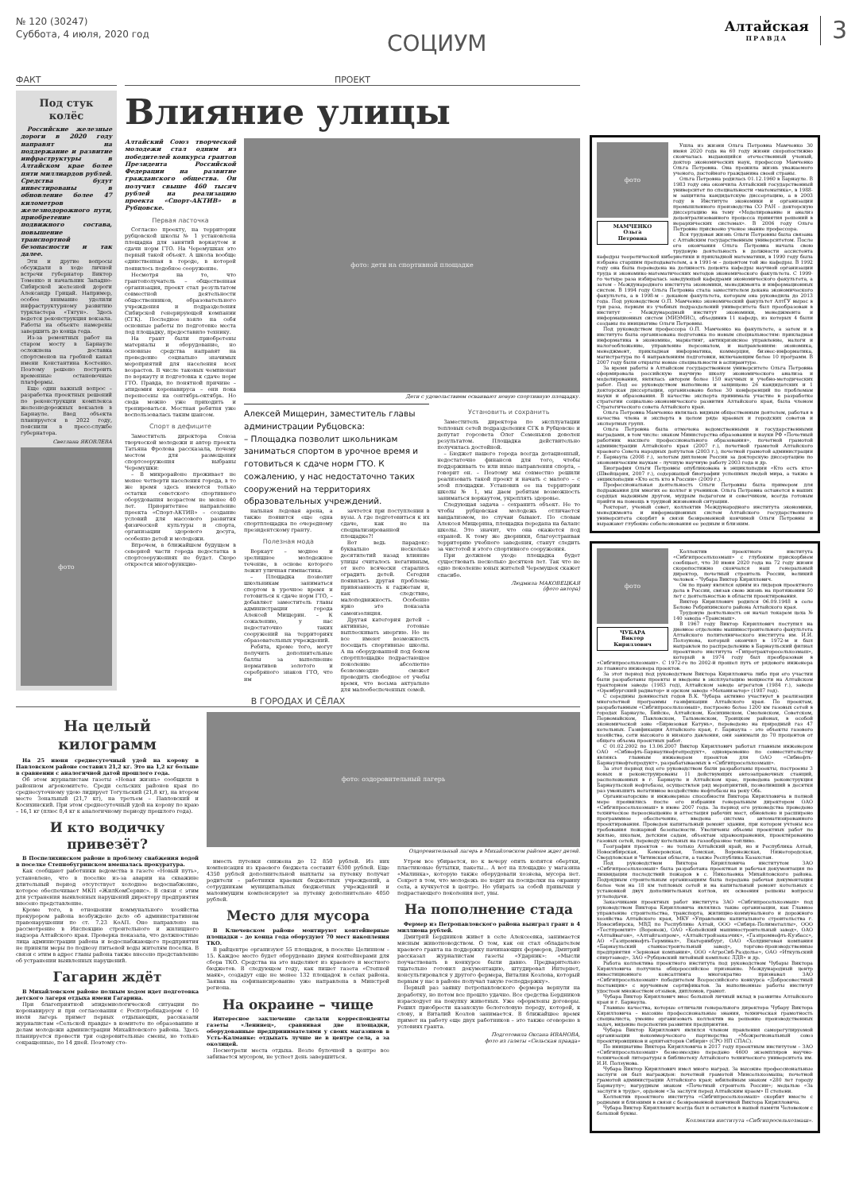№ 120 (30247)
Суббота, 4 июля, 2020 год
СОЦИУМ
Алтайская
ПРАВДА
3
ФАКТ
Под стук колёс
Российские железные дороги в 2020 году направят на поддержание и развитие инфраструктуры в Алтайском крае более пяти миллиардов рублей. Средства будут инвестированы в обновление более 47 километров железнодорожного пути, приобретение подвижного состава, повышение транспортной безопасности и так далее.
Эти и другие вопросы обсуждали в ходе личной встречи губернатор Виктор Томенко и начальник Западно-Сибирской железной дороги Александр Грицай. Например, особое внимание уделили инфраструктурному развитию турклacтера «Тягун». Здесь ведется реконструкция вокзала. Работы на объекте намерены завершить до конца года.
Из-за ремонтных работ на старом мосту в Барнауле осложнена доставка спортсменов на гребной канал имени Константина Костенко. Поэтому решено построить временные остановочные платформы.
Еще один важный вопрос – разработка проектных решений по реконструкции комплекса железнодорожных вокзалов в Барнауле. Ввод объекта планируется в 2022 году, пояснили в пресс-службе губернатора.
Светлана ЯКОВЛЕВА
фото
ПРОЕКТ
Влияние улицы
Алтайский Союз творческой молодежи стал одним из победителей конкурса грантов Президента Российской Федерации на развитие гражданского общества. Он получил свыше 460 тысяч рублей на реализацию проекта «Спорт-АКТИВ» в Рубцовске.
Первая ласточка
Согласно проекту, на территории рубцовской школы № 1 установлена площадка для занятий воркаутом и сдачи норм ГТО. На Черемушках это первый такой объект. А школа вообще единственная в городе, в которой появилось подобное сооружение.
Несмотря на то, что грантополучатель – общественная организация, проект стал результатом совместной деятельности общественников, образовательного учреждения и подразделения Сибирской генерирующей компании (СГК). Последнее взяло на себя основные работы по подготовке места под площадку, предоставило технику.
На грант были приобретены материалы и оборудование, но основные средства направят на проведение социально значимых мероприятий для населения всех возрастов. В числе таковых чемпионат по воркауту и подготовка к сдаче норм ГТО. Правда, по понятной причине – эпидемия коронавируса – они пока перенесены на сентябрь-октябрь. Но сюда можно уже приходить и тренироваться. Местная ребятня уже воспользовалась таким шансом.
Спорт в дефиците
Заместитель директора Союза творческой молодежи и автор проекта Татьяна Фролова рассказала, почему местом для размещения спортсооружения выбраны Черемушки:
– В микрорайоне проживает не менее четверти населения города, в то же время здесь имеются только остатки советского спортивного оборудования возрастом не менее 40 лет. Приоритетное направление проекта «Спорт-АКТИВ» – создание условий для массового развития физической культуры и спорта, организации здорового досуга, особенно детей и молодежи.
Впрочем, в ближайшем будущем в северной части города недостатка в спортсооружениях не будет. Скоро откроется многофункцио-
фото: дети на спортивной площадке
Дети с удовольствием осваивают новую спортивную площадку.
Алексей Мищерин, заместитель главы администрации Рубцовска:
– Площадка позволит школьникам заниматься спортом в урочное время и готовиться к сдаче норм ГТО. К сожалению, у нас недостаточно таких сооружений на территориях образовательных учреждений.
нальная ледовая арена, а также появится еще одна спортплощадка по очередному президентскому гранту.
Полезная мода
Воркаут – модное и зрелищное молодежное течение, в основе которого лежит уличная гимнастика.
– Площадка позволит школьникам заниматься спортом в урочное время и готовиться к сдаче норм ГТО, – добавляет заместитель главы администрации города Алексей Мищерин. – К сожалению, у нас недостаточно таких сооружений на территориях образовательных учреждений.
Ребята, кроме того, могут получить дополнительные баллы за выполнение нормативов золотого и серебряного знаков ГТО, что им
зачтется при поступлении в вузы. А где подготовиться к их сдаче, как не на специализированной площадке?!
Вот ведь парадокс: буквально несколько десятилетий назад влияние улицы считалось негативным, от него всячески старались оградить детей. Сегодня появилась другая проблема: привязанность к гаджетам и, как следствие, малоподвижность. Особенно ярко это показала самоизоляция.
Другая категория детей – активные, готовые выплескивать энергию. Но не все имеют возможность посещать спортивные школы. А на оборудованной под боком спортплощадке подрастающее поколение абсолютно безвозмездно сможет проводить свободное от учебы время, что весьма актуально для малообеспеченных семей.
Установить и сохранить
Заместитель директора по эксплуатации тепловых сетей подразделения СГК в Рубцовске и депутат горсовета Олег Семеньков доволен результатом. Площадка действительно получилась достойной.
– Бюджет нашего города всегда дотационный, недостаточно финансов для того, чтобы поддерживать те или иные направления спорта, – говорит он. – Поэтому мы совместно решили реализовать такой проект и начать с малого – с этой площадки. Установив ее на территории школы № 1, мы даем ребятам возможность заниматься воркаутом, укреплять здоровье.
Следующая задача – сохранить объект. Не то чтобы рубцовская молодежь отличается вандализмом, но случаи бывают. По словам Алексея Мищерина, площадка передана на баланс школы. Это значит, что она окажется под охраной. К тому же дворники, благоустраивая территорию учебного заведения, станут следить за чистотой и этого спортивного сооружения.
При должном уходе площадка будет существовать несколько десятков лет. Так что не одно поколение юных жителей Черемушек скажет спасибо.
Людмила МАКОВЕЦКАЯ
(фото автора)
В ГОРОДАХ И СЁЛАХ
На целый килограмм
На 25 июня среднесуточный удой на корову в Павловском районе составил 21,2 кг. Это на 1,2 кг больше в сравнении с аналогичной датой прошлого года.
Об этом журналистам газеты «Новая жизнь» сообщили в районном агрокомитете. Среди сельских районов края по среднесуточному удою лидирует Тогульский (21,8 кг), на втором месте Зональный (21,7 кг), на третьем – Павловский и Косихинский. При этом среднесуточный удой на корову по краю – 16,1 кг (плюс 0,4 кг к аналогичному периоду прошлого года).
И кто водичку привезёт?
В Поспелихинском районе в проблему снабжения водой в поселке Степнобугринском вмешалась прокуратура.
Как сообщают работники ведомства в газете «Новый путь», установлено, что в поселке из-за аварии на скважине длительный период отсутствует холодное водоснабжение, которое обеспечивает МКП «ЖилКомСервис». В связи с этим для устранения выявленных нарушений директору предприятия внесено представление.
Кроме того, в отношении коммунального хозяйства прокурором района возбуждено дело об административном правонарушении по ст. 7.23 КоАП. Оно направлено на рассмотрение в Инспекцию строительного и жилищного надзора Алтайского края. Проверка показала, что должностные лица администрации района и водоснабжающего предприятия не приняли меры по подвозу питьевой воды жителям поселка. В связи с этим в адрес главы района также внесено представление об устранении выявленных нарушений.
Гагарин ждёт
В Михайловском районе полным ходом идет подготовка детского лагеря отдыха имени Гагарина.
При благоприятной эпидемиологической ситуации по коронавирусу и при согласовании с Роспотребнадзором с 10 июля лагерь примет первых отдыхающих, рассказали журналистам «Сельской правды» в комитете по образованию и делам молодежи администрации Михайловского района. Здесь планируется провести три оздоровительные смены, но только сокращенные, по 14 дней. Поэтому сто-
фото: оздоровительный лагерь
Оздоровительный лагерь в Михайловском районе ждет детей.
имость путевки снижена до 12 850 рублей. Из них компенсация из краевого бюджета составит 6300 рублей. Еще 4350 рублей дополнительной выплаты за путевку получат родители – работники краевых бюджетных учреждений, а сотрудникам муниципальных бюджетных учреждений и малоимущим компенсируют за путевку дополнительно 4050 рублей.
Место для мусора
В Ключевском районе монтируют контейнерные площадки – до конца года оборудуют 70 мест накопления ТКО.
В райцентре организуют 55 площадок, в поселке Целинном – 15. Каждое место будет оборудовано двумя контейнерами для сбора ТКО. Средства на это выделяют из краевого и местного бюджетов. В следующем году, как пишет газета «Степной маяк», создадут еще не менее 132 площадок в селах района. Заявка на софинансирование уже направлена в Минстрой региона.
На окраине – чище
Интересное заключение сделали корреспонденты газеты «Ленинец», сравнивая две площадки, оборудованные предпринимателями у своих магазинов в Усть-Калманке: отдыхать лучше не в центре села, а за околицей.
Посмотрели места отдыха. Возле булочной в центре все забивается мусором, не успеет день завершиться.
Утром все убирается, но к вечеру опять копятся обертки, пластиковые бутылки, пакеты… А вот на площадке у магазина «Малинка», которую также оборудовали хозяева, мусора нет. Секрет в том, что молодежь не ходит на посиделки на окраину села, а кучкуется в центре. Но убирать за собой привычки у подрастающего поколения нет, увы.
На пополнение стада
Фермер из Петропавловского района выиграл грант в 4 миллиона рублей.
Дмитрий Бердников живет в селе Алексеевка, занимается мясным животноводством. О том, как он стал обладателем краевого гранта на поддержку начинающих фермеров, Дмитрий рассказал журналистам газеты «Ударник»: «Мысли поучаствовать в конкурсе были давно. Предварительно тщательно готовил документацию, штудировал Интернет, консультировался у другого фермера, Виталия Козлова, который первым у нас в районе получал такую господдержку».
Первый раз заявку петропавловского фермера вернули на доработку, но потом все прошло удачно. Все средства Бердников израсходует на покупку животных. Уже оформлены договоры. Решил приобрести казахскую белоголовую породу, которой, к слову, и Виталий Козлов занимается. В ближайшее время примет на работу еще двух работников – это также оговорено в условиях гранта.
Подготовила Оксана ИВАНОВА,
фото из газеты «Сельская правда»
фото
МАМЧЕНКО
Ольга
Петровна
Ушла из жизни Ольга Петровна Мамченко 30 июня 2020 года на 60 году жизни скоропостижно скончалась выдающийся отечественный ученый, доктор экономических наук, профессор Мамченко Ольга Петровна. Она прожила жизнь уважаемого ученого, достойного гражданина своей страны.
Ольга Петровна родилась 01.12.1960 в Барнауле. В 1983 году она окончила Алтайский государственный университет по специальности «математика», в 1988-м защитила кандидатскую диссертацию, а в 2003 году в Институте экономики и организации промышленного производства СО РАН – докторскую диссертацию на тему «Моделирование и анализ децентрализованного процесса принятия решений в иерархических системах». В 2006 году Ольге Петровне присвоено ученое звание профессора.
Вся трудовая жизнь Ольги Петровны была связана с Алтайским государственным университетом. После его окончания Ольга Петровна начала свою трудовую деятельность в должности ассистента кафедры теоретической кибернетики и прикладной математики, в 1990 году была избрана старшим преподавателем, а в 1991-м – доцентом той же кафедры. В 1992 году она была переведена на должность доцента кафедры научной организации труда и экономико-математических методов экономического факультета. С 1999-го четыре раза избиралась заведующей кафедрами экономического факультета, а затем – Международного института экономики, менеджмента и информационных систем. В 1994 году Ольга Петровна стала заместителем декана экономического факультета, а в 1998-м – деканом факультета, которым она руководила до 2013 года. Под руководством О.П. Мамченко экономический факультет АлтГУ вырос в три раза, первым из учебных подразделений университета был преобразован в институт – Международный институт экономики, менеджмента и информационных систем (МИЭМИС), объединив 11 кафедр, из которых 4 были созданы по инициативе Ольги Петровны.
Под руководством профессора О.П. Мамченко на факультете, а затем и в институте была организована подготовка по новым специальностям: прикладная информатика в экономике, маркетинг, антикризисное управление, налоги и налогообложение, управление персоналом, и направлениям: экономика, менеджмент, прикладная информатика, коммерция, бизнес-информатика, магистратура по 4 направлениям подготовки, включающим более 10 программ. В 2007 году были открыты новые специальности в аспирантуре.
За время работы в Алтайском государственном университете Ольга Петровна сформировала российскую научную школу экономического анализа и моделирования, являлась автором более 150 научных и учебно-методических работ. Под ее руководством выполнено и защищено 26 кандидатских и 1 докторская диссертации, организовано более 30 конференций по проблемам науки и образования. В качестве эксперта принимала участие в разработке стратегии социально-экономического развития Алтайского края, была членом Стратегического совета Алтайского края.
Ольга Петровна Мамченко являлась видным общественным деятелем, работая в качества члена и эксперта в целом ряде краевых и городских советов и экспертных групп.
Ольга Петровна была отмечена ведомственными и государственными наградами, в том числе: знаком Министерства образования и науки РФ «Почетный работник высшего профессионального образования», почетной грамотой администрации Алтайского края (2007 г.), почетной грамотой Алтайского краевого Совета народных депутатов (2003 г.), почетной грамотой администрации г. Барнаула (2008 г.), золотым дипломом России за докторскую диссертацию по экономическим наукам – лучшую научную работу 2003 года и др.
Биография Ольги Петровны опубликована в энциклопедии «Кто есть кто» (Швейцария, 2007 г.), содержащей биографии успешных людей мира, а также в энциклопедии «Кто есть кто в России» (2009 г.).
Профессиональная деятельность Ольги Петровны была примером для подражания для многих ее коллег и учеников. Ольга Петровна останется в наших сердцах надежным другом, мудрым педагогом и советчиком, всегда готовым прийти на помощь в трудной жизненной ситуации.
Ректорат, ученый совет, коллектив Международного института экономики, менеджмента и информационных систем Алтайского государственного университета скорбят в связи безвременной кончиной Ольги Петровны и выражают глубокие соболезнования ее родным и близким.
фото
ЧУБАРА
Виктор
Кириллович
Коллектив проектного института «Сибгипросельхозмаш» с глубоким прискорбием сообщает, что 30 июня 2020 года на 72 году жизни скоропостижно скончался наш генеральный директор, почетный строитель России, великий человек – Чубара Виктор Кириллович.
Он по праву являлся одним из лидеров проектного дела в России, связав свою жизнь на протяжении 50 лет с деятельностью в области проектирования.
Виктор Кириллович родился 06.09.1948 в селе Белово Ребрихинского района Алтайского края.
Трудовую деятельность он начал токарем цеха № 140 завода «Трансмаш».
В 1967 году Виктор Кириллович поступил на дневное отделение машиностроительного факультета Алтайского политехнического института им. И.И. Ползунова, который окончил в 1972-м и был направлен по распределению в Барнаульский филиал проектного института «Гипротракторосельхозмаш», который в 1974 году был преобразован в «Сибгипросельхозмаш». С 1972-го по 2002-й прошел путь от рядового инженера до главного инженера проектов.
За этот период под руководством Виктора Кирилловича либо при его участии были разработаны проекты и введены в эксплуатацию мощности на Алтайском тракторном заводе (1983 год), Алтайском заводе агрегатов (1984 г.), заводе «Оренбургский радиатор» и орском заводе «Механизатор» (1987 год).
С середины девяностых годов В.К. Чубара активно участвует в реализации многолетней программы газификации Алтайского края. По проектам, разработанным «Сибгипросельхозмаш», построено более 1200 км газовых сетей в городах Барнауле, Бийске, Алтайском, Косихинском, Смоленском, Советском, Первомайском, Павловском, Тальменском, Троицком районах, в особой экономической зоне «Бирюзовая Катунь», переведено на природный газ 47 котельных. Газификация Алтайского края, г. Барнаула – это объекты газового хозяйства, сети высокого и низкого давления, они занимали до 70 процентов от общего объема проектных работ.
С 01.02.2002 по 13.06.2007 Виктор Кириллович работал главным инженером ОАО «Сибнефть-Барнаулнефтепродукт», одновременно по совместительству являясь главным инженером проектов для ОАО «Сибнефть-Барнаулнефтепродукт», разрабатываемых в «Сибгипросельхозмаш».
За этот период под его руководством были разработаны проекты, построены 3 новых и реконструированы 11 действующих автозаправочных станций, расположенных в г. Барнауле и Алтайском крае, проведена реконструкция Барнаульской нефтебазы, осуществлен ряд мероприятий, позволивший в десятки раз уменьшить негативное воздействие нефтебазы на реку Обь.
Организаторские и инженерные способности Виктора Кирилловича в полной мере проявились после его избрания генеральным директором ОАО «Сибгипросельхозмаш» в июне 2007 года. За период его руководства проведено техническое переоснащение и аттестация рабочих мест, обновлено и расширено программное обеспечение, введена система автоматизированного проектирования. Проведен капитальный ремонт здания, при котором учтены все требования пожарной безопасности. Увеличены объемы проектных работ по жилью, школам, детским садам, объектам здравоохранения, проектированию газовых сетей, переводу котельных на газообразное топливо.
География проектов – не только Алтайский край, но и Республика Алтай, Новосибирская, Кемеровская, Томская, Воронежская, Нижегородская, Свердловская и Читинская области, а также Республика Казахстан.
Под руководством Виктора Кирилловича институтом ЗАО «Сибгипросельхозмаш» была разработана проектная и рабочая документация по ликвидации последствий пожаров в с. Николаевка Михайловского района. Подрядным строительным организациям была передана рабочая документация более чем на 18 км тепловых сетей и на капитальный ремонт котельных с установкой двух дополнительных котлов, их освоения решены вопросы углеподачи.
Заказчиками проектных работ института ЗАО «Сибгипросельхозмаш» под руководством Виктора Кирилловича являлись такие организации, как Главное управление строительства, транспорта, жилищно-коммунального и дорожного хозяйства Алтайского края, МКУ «Управление капитального строительства г. Новосибирска, МВД по Республике Алтай, ООО «Сибирь-Полиметаллы», ООО «Тестпромлит» (Воронеж), ОАО «Копейский машиностроительный завод», ОАО «Алтайвагон», «Алтайгазпром», «Алтайстройзаказчик», «Газпромнефть-Кузбасс», АО «Газпромнефть-Терминал», Екатеринбург, ОАО «Холдинговая компания «Барнаульский станкостроительный завод», торгово-производственные предприятия «Зерновая компания», ООО «АгроСиб-Раздолье», ОАО «Иткульский спиртзавод», ЗАО «Рубцовский литейный комплекс ЛДВ» и др.
Работа коллектива проектного института под руководством Чубары Виктора Кирилловича получила общероссийское признание. Международный центр инвестиционного консалтинга многократно признавал ЗАО «Сибгипросельхозмаш» победителем Всероссийского конкурса «Добросовестный поставщик» с вручением сертификатов. За выполненные работы институт удостоен множеством отзывов, дипломов, грамот.
Чубара Виктор Кириллович внес большой личный вклад в развитие Алтайского края и г. Барнаула.
Главные качества, которые отличали генерального директора Чубару Виктора Кирилловича – высокие профессиональные знания, техническая грамотность специалиста, умение организовать коллектив на решение производственных задач, видение перспектив развития предприятия.
Чубара Виктор Кириллович являлся членом правления саморегулируемой организации некоммерческого партнерства «Межрегиональный союз проектировщиков и архитекторов Сибири» (СРО НП СПАС).
По инициативе Виктора Кирилловича в 2017 году проектным институтом – ЗАО «Сибгипросельхозмаш» безвозмездно передано 4600 экземпляров научно-технической литературы в библиотеку Алтайского технического университета им. И.И. Ползунова.
Чубара Виктор Кириллович имел много наград. За высокие профессиональные заслуги он был награжден: почетной грамотой Минсельхозмаша; почетной грамотой администрации Алтайского края; юбилейным знаком «280 лет городу Барнаулу»; нагрудным знаком «Почетный строитель России»; медалью «За заслуги в труде», орденом «За заслуги перед Алтайским краем» II степени.
Коллектив проектного института «Сибгипросельхозмаш» скорбит вместе с родными и близкими в связи с безвременной кончиной Виктора Кирилловича.
Чубара Виктор Кириллович всегда был и останется в нашей памяти Человеком с большой буквы.
Коллектив института «Сибгипросельхозмаш».